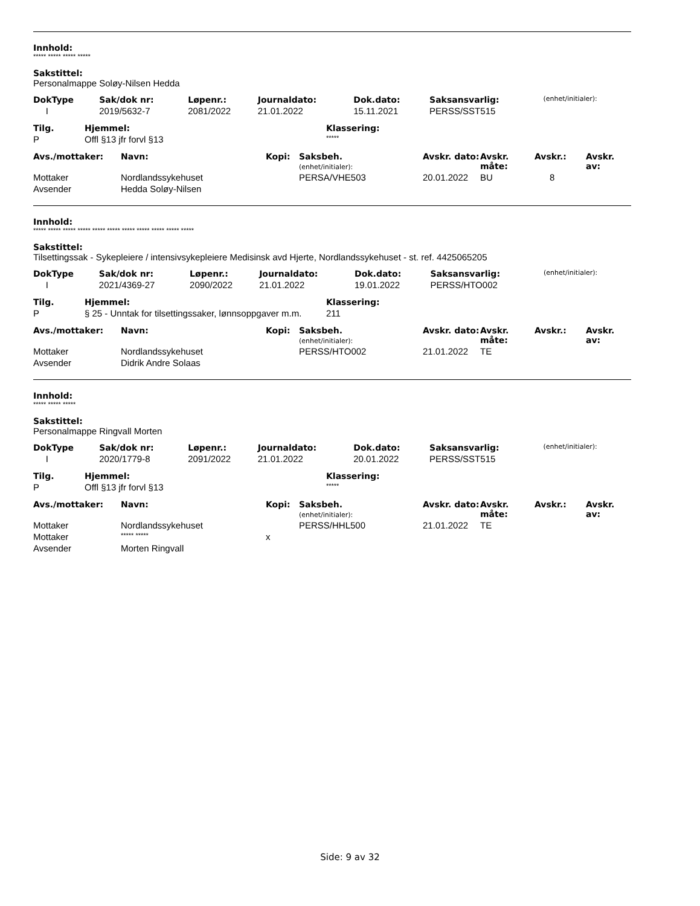Innhold:
***** ***** ***** *****
Sakstittel:
Personalmappe Soløy-Nilsen Hedda
| DokType | Sak/dok nr: | Løpenr.: | Journaldato: | Dok.dato: | Saksansvarlig: | (enhet/initialer): |
| I | 2019/5632-7 | 2081/2022 | 21.01.2022 | 15.11.2021 | PERSS/SST515 | |
| Tilg. | Hjemmel: | Klassering: |
| P | Offl §13 jfr forvl §13 | ***** |
| Avs./mottaker: | Navn: | Kopi: | Saksbeh. (enhet/initialer): | Avskr. dato: | Avskr. måte: | Avskr.: | Avskr. av: |
| Mottaker | Nordlandssykehuset | | PERSA/VHE503 | 20.01.2022 | BU | 8 | |
| Avsender | Hedda Soløy-Nilsen | | | | | | |
Innhold:
***** ***** ***** ***** ***** ***** ***** ***** ***** ***** *****
Sakstittel:
Tilsettingssak - Sykepleiere / intensivsykepleiere Medisinsk avd Hjerte, Nordlandssykehuset - st. ref. 4425065205
| DokType | Sak/dok nr: | Løpenr.: | Journaldato: | Dok.dato: | Saksansvarlig: | (enhet/initialer): |
| I | 2021/4369-27 | 2090/2022 | 21.01.2022 | 19.01.2022 | PERSS/HTO002 | |
| Tilg. | Hjemmel: | Klassering: |
| P | § 25 - Unntak for tilsettingssaker, lønnsoppgaver m.m. | 211 |
| Avs./mottaker: | Navn: | Kopi: | Saksbeh. (enhet/initialer): | Avskr. dato: | Avskr. måte: | Avskr.: | Avskr. av: |
| Mottaker | Nordlandssykehuset | | PERSS/HTO002 | 21.01.2022 | TE | | |
| Avsender | Didrik Andre Solaas | | | | | | |
Innhold:
***** ***** *****
Sakstittel:
Personalmappe Ringvall Morten
| DokType | Sak/dok nr: | Løpenr.: | Journaldato: | Dok.dato: | Saksansvarlig: | (enhet/initialer): |
| I | 2020/1779-8 | 2091/2022 | 21.01.2022 | 20.01.2022 | PERSS/SST515 | |
| Tilg. | Hjemmel: | Klassering: |
| P | Offl §13 jfr forvl §13 | ***** |
| Avs./mottaker: | Navn: | Kopi: | Saksbeh. (enhet/initialer): | Avskr. dato: | Avskr. måte: | Avskr.: | Avskr. av: |
| Mottaker | Nordlandssykehuset | | PERSS/HHL500 | 21.01.2022 | TE | | |
| Mottaker | ***** ***** | x | | | | | |
| Avsender | Morten Ringvall | | | | | | |
Side: 9 av 32